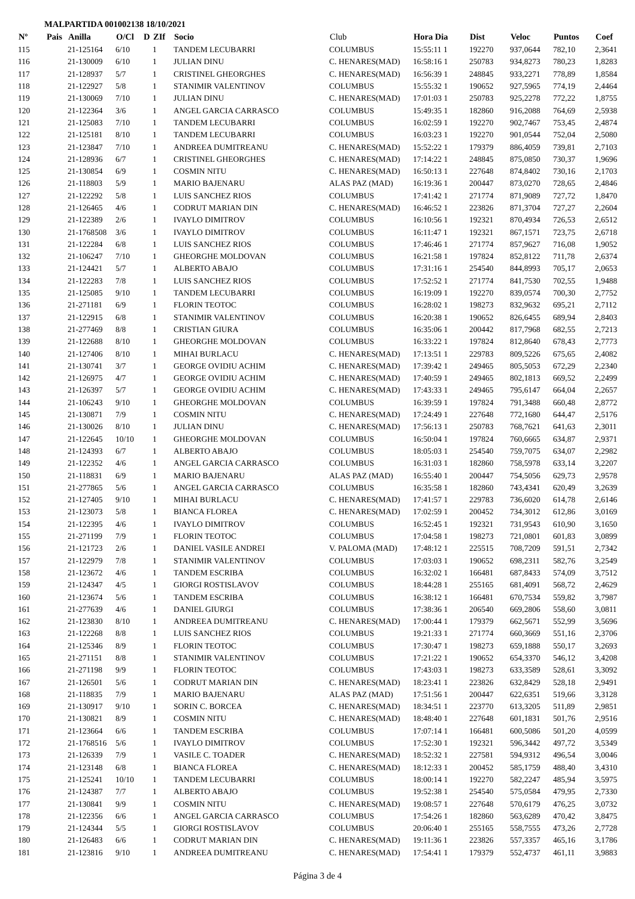MALPARTIDA 001002138 18/10/2021
| Nº | Pais | Anilla | O/Cl | D | ZIf | Socio | Club | Hora Dia | Dist | Veloc | Puntos | Coef |
| --- | --- | --- | --- | --- | --- | --- | --- | --- | --- | --- | --- | --- |
| 115 | | 21-125164 | 6/10 | | 1 | TANDEM LECUBARRI | COLUMBUS | 15:55:11 1 | 192270 | 937,0644 | 782,10 | 2,3641 |
| 116 | | 21-130009 | 6/10 | | 1 | JULIAN DINU | C. HENARES(MAD) | 16:58:16 1 | 250783 | 934,8273 | 780,23 | 1,8283 |
| 117 | | 21-128937 | 5/7 | | 1 | CRISTINEL GHEORGHES | C. HENARES(MAD) | 16:56:39 1 | 248845 | 933,2271 | 778,89 | 1,8584 |
| 118 | | 21-122927 | 5/8 | | 1 | STANIMIR VALENTINOV | COLUMBUS | 15:55:32 1 | 190652 | 927,5965 | 774,19 | 2,4464 |
| 119 | | 21-130069 | 7/10 | | 1 | JULIAN DINU | C. HENARES(MAD) | 17:01:03 1 | 250783 | 925,2278 | 772,22 | 1,8755 |
| 120 | | 21-122364 | 3/6 | | 1 | ANGEL GARCIA CARRASCO | COLUMBUS | 15:49:35 1 | 182860 | 916,2088 | 764,69 | 2,5938 |
| 121 | | 21-125083 | 7/10 | | 1 | TANDEM LECUBARRI | COLUMBUS | 16:02:59 1 | 192270 | 902,7467 | 753,45 | 2,4874 |
| 122 | | 21-125181 | 8/10 | | 1 | TANDEM LECUBARRI | COLUMBUS | 16:03:23 1 | 192270 | 901,0544 | 752,04 | 2,5080 |
| 123 | | 21-123847 | 7/10 | | 1 | ANDREEA DUMITREANU | C. HENARES(MAD) | 15:52:22 1 | 179379 | 886,4059 | 739,81 | 2,7103 |
| 124 | | 21-128936 | 6/7 | | 1 | CRISTINEL GHEORGHES | C. HENARES(MAD) | 17:14:22 1 | 248845 | 875,0850 | 730,37 | 1,9696 |
| 125 | | 21-130854 | 6/9 | | 1 | COSMIN NITU | C. HENARES(MAD) | 16:50:13 1 | 227648 | 874,8402 | 730,16 | 2,1703 |
| 126 | | 21-118803 | 5/9 | | 1 | MARIO BAJENARU | ALAS PAZ (MAD) | 16:19:36 1 | 200447 | 873,0270 | 728,65 | 2,4846 |
| 127 | | 21-122292 | 5/8 | | 1 | LUIS SANCHEZ RIOS | COLUMBUS | 17:41:42 1 | 271774 | 871,9089 | 727,72 | 1,8470 |
| 128 | | 21-126465 | 4/6 | | 1 | CODRUT MARIAN DIN | C. HENARES(MAD) | 16:46:52 1 | 223826 | 871,3704 | 727,27 | 2,2604 |
| 129 | | 21-122389 | 2/6 | | 1 | IVAYLO DIMITROV | COLUMBUS | 16:10:56 1 | 192321 | 870,4934 | 726,53 | 2,6512 |
| 130 | | 21-1768508 | 3/6 | | 1 | IVAYLO DIMITROV | COLUMBUS | 16:11:47 1 | 192321 | 867,1571 | 723,75 | 2,6718 |
| 131 | | 21-122284 | 6/8 | | 1 | LUIS SANCHEZ RIOS | COLUMBUS | 17:46:46 1 | 271774 | 857,9627 | 716,08 | 1,9052 |
| 132 | | 21-106247 | 7/10 | | 1 | GHEORGHE MOLDOVAN | COLUMBUS | 16:21:58 1 | 197824 | 852,8122 | 711,78 | 2,6374 |
| 133 | | 21-124421 | 5/7 | | 1 | ALBERTO ABAJO | COLUMBUS | 17:31:16 1 | 254540 | 844,8993 | 705,17 | 2,0653 |
| 134 | | 21-122283 | 7/8 | | 1 | LUIS SANCHEZ RIOS | COLUMBUS | 17:52:52 1 | 271774 | 841,7530 | 702,55 | 1,9488 |
| 135 | | 21-125085 | 9/10 | | 1 | TANDEM LECUBARRI | COLUMBUS | 16:19:09 1 | 192270 | 839,0574 | 700,30 | 2,7752 |
| 136 | | 21-271181 | 6/9 | | 1 | FLORIN TEOTOC | COLUMBUS | 16:28:02 1 | 198273 | 832,9632 | 695,21 | 2,7112 |
| 137 | | 21-122915 | 6/8 | | 1 | STANIMIR VALENTINOV | COLUMBUS | 16:20:38 1 | 190652 | 826,6455 | 689,94 | 2,8403 |
| 138 | | 21-277469 | 8/8 | | 1 | CRISTIAN GIURA | COLUMBUS | 16:35:06 1 | 200442 | 817,7968 | 682,55 | 2,7213 |
| 139 | | 21-122688 | 8/10 | | 1 | GHEORGHE MOLDOVAN | COLUMBUS | 16:33:22 1 | 197824 | 812,8640 | 678,43 | 2,7773 |
| 140 | | 21-127406 | 8/10 | | 1 | MIHAI BURLACU | C. HENARES(MAD) | 17:13:51 1 | 229783 | 809,5226 | 675,65 | 2,4082 |
| 141 | | 21-130741 | 3/7 | | 1 | GEORGE OVIDIU ACHIM | C. HENARES(MAD) | 17:39:42 1 | 249465 | 805,5053 | 672,29 | 2,2340 |
| 142 | | 21-126975 | 4/7 | | 1 | GEORGE OVIDIU ACHIM | C. HENARES(MAD) | 17:40:59 1 | 249465 | 802,1813 | 669,52 | 2,2499 |
| 143 | | 21-126397 | 5/7 | | 1 | GEORGE OVIDIU ACHIM | C. HENARES(MAD) | 17:43:33 1 | 249465 | 795,6147 | 664,04 | 2,2657 |
| 144 | | 21-106243 | 9/10 | | 1 | GHEORGHE MOLDOVAN | COLUMBUS | 16:39:59 1 | 197824 | 791,3488 | 660,48 | 2,8772 |
| 145 | | 21-130871 | 7/9 | | 1 | COSMIN NITU | C. HENARES(MAD) | 17:24:49 1 | 227648 | 772,1680 | 644,47 | 2,5176 |
| 146 | | 21-130026 | 8/10 | | 1 | JULIAN DINU | C. HENARES(MAD) | 17:56:13 1 | 250783 | 768,7621 | 641,63 | 2,3011 |
| 147 | | 21-122645 | 10/10 | | 1 | GHEORGHE MOLDOVAN | COLUMBUS | 16:50:04 1 | 197824 | 760,6665 | 634,87 | 2,9371 |
| 148 | | 21-124393 | 6/7 | | 1 | ALBERTO ABAJO | COLUMBUS | 18:05:03 1 | 254540 | 759,7075 | 634,07 | 2,2982 |
| 149 | | 21-122352 | 4/6 | | 1 | ANGEL GARCIA CARRASCO | COLUMBUS | 16:31:03 1 | 182860 | 758,5978 | 633,14 | 3,2207 |
| 150 | | 21-118831 | 6/9 | | 1 | MARIO BAJENARU | ALAS PAZ (MAD) | 16:55:40 1 | 200447 | 754,5056 | 629,73 | 2,9578 |
| 151 | | 21-277865 | 5/6 | | 1 | ANGEL GARCIA CARRASCO | COLUMBUS | 16:35:58 1 | 182860 | 743,4341 | 620,49 | 3,2639 |
| 152 | | 21-127405 | 9/10 | | 1 | MIHAI BURLACU | C. HENARES(MAD) | 17:41:57 1 | 229783 | 736,6020 | 614,78 | 2,6146 |
| 153 | | 21-123073 | 5/8 | | 1 | BIANCA FLOREA | C. HENARES(MAD) | 17:02:59 1 | 200452 | 734,3012 | 612,86 | 3,0169 |
| 154 | | 21-122395 | 4/6 | | 1 | IVAYLO DIMITROV | COLUMBUS | 16:52:45 1 | 192321 | 731,9543 | 610,90 | 3,1650 |
| 155 | | 21-271199 | 7/9 | | 1 | FLORIN TEOTOC | COLUMBUS | 17:04:58 1 | 198273 | 721,0801 | 601,83 | 3,0899 |
| 156 | | 21-121723 | 2/6 | | 1 | DANIEL VASILE ANDREI | V. PALOMA (MAD) | 17:48:12 1 | 225515 | 708,7209 | 591,51 | 2,7342 |
| 157 | | 21-122979 | 7/8 | | 1 | STANIMIR VALENTINOV | COLUMBUS | 17:03:03 1 | 190652 | 698,2311 | 582,76 | 3,2549 |
| 158 | | 21-123672 | 4/6 | | 1 | TANDEM ESCRIBA | COLUMBUS | 16:32:02 1 | 166481 | 687,8433 | 574,09 | 3,7512 |
| 159 | | 21-124347 | 4/5 | | 1 | GIORGI ROSTISLAVOV | COLUMBUS | 18:44:28 1 | 255165 | 681,4091 | 568,72 | 2,4629 |
| 160 | | 21-123674 | 5/6 | | 1 | TANDEM ESCRIBA | COLUMBUS | 16:38:12 1 | 166481 | 670,7534 | 559,82 | 3,7987 |
| 161 | | 21-277639 | 4/6 | | 1 | DANIEL GIURGI | COLUMBUS | 17:38:36 1 | 206540 | 669,2806 | 558,60 | 3,0811 |
| 162 | | 21-123830 | 8/10 | | 1 | ANDREEA DUMITREANU | C. HENARES(MAD) | 17:00:44 1 | 179379 | 662,5671 | 552,99 | 3,5696 |
| 163 | | 21-122268 | 8/8 | | 1 | LUIS SANCHEZ RIOS | COLUMBUS | 19:21:33 1 | 271774 | 660,3669 | 551,16 | 2,3706 |
| 164 | | 21-125346 | 8/9 | | 1 | FLORIN TEOTOC | COLUMBUS | 17:30:47 1 | 198273 | 659,1888 | 550,17 | 3,2693 |
| 165 | | 21-271151 | 8/8 | | 1 | STANIMIR VALENTINOV | COLUMBUS | 17:21:22 1 | 190652 | 654,3370 | 546,12 | 3,4208 |
| 166 | | 21-271198 | 9/9 | | 1 | FLORIN TEOTOC | COLUMBUS | 17:43:03 1 | 198273 | 633,3589 | 528,61 | 3,3092 |
| 167 | | 21-126501 | 5/6 | | 1 | CODRUT MARIAN DIN | C. HENARES(MAD) | 18:23:41 1 | 223826 | 632,8429 | 528,18 | 2,9491 |
| 168 | | 21-118835 | 7/9 | | 1 | MARIO BAJENARU | ALAS PAZ (MAD) | 17:51:56 1 | 200447 | 622,6351 | 519,66 | 3,3128 |
| 169 | | 21-130917 | 9/10 | | 1 | SORIN C. BORCEA | C. HENARES(MAD) | 18:34:51 1 | 223770 | 613,3205 | 511,89 | 2,9851 |
| 170 | | 21-130821 | 8/9 | | 1 | COSMIN NITU | C. HENARES(MAD) | 18:48:40 1 | 227648 | 601,1831 | 501,76 | 2,9516 |
| 171 | | 21-123664 | 6/6 | | 1 | TANDEM ESCRIBA | COLUMBUS | 17:07:14 1 | 166481 | 600,5086 | 501,20 | 4,0599 |
| 172 | | 21-1768516 | 5/6 | | 1 | IVAYLO DIMITROV | COLUMBUS | 17:52:30 1 | 192321 | 596,3442 | 497,72 | 3,5349 |
| 173 | | 21-126339 | 7/9 | | 1 | VASILE C. TOADER | C. HENARES(MAD) | 18:52:32 1 | 227581 | 594,9312 | 496,54 | 3,0046 |
| 174 | | 21-123148 | 6/8 | | 1 | BIANCA FLOREA | C. HENARES(MAD) | 18:12:33 1 | 200452 | 585,1759 | 488,40 | 3,4310 |
| 175 | | 21-125241 | 10/10 | | 1 | TANDEM LECUBARRI | COLUMBUS | 18:00:14 1 | 192270 | 582,2247 | 485,94 | 3,5975 |
| 176 | | 21-124387 | 7/7 | | 1 | ALBERTO ABAJO | COLUMBUS | 19:52:38 1 | 254540 | 575,0584 | 479,95 | 2,7330 |
| 177 | | 21-130841 | 9/9 | | 1 | COSMIN NITU | C. HENARES(MAD) | 19:08:57 1 | 227648 | 570,6179 | 476,25 | 3,0732 |
| 178 | | 21-122356 | 6/6 | | 1 | ANGEL GARCIA CARRASCO | COLUMBUS | 17:54:26 1 | 182860 | 563,6289 | 470,42 | 3,8475 |
| 179 | | 21-124344 | 5/5 | | 1 | GIORGI ROSTISLAVOV | COLUMBUS | 20:06:40 1 | 255165 | 558,7555 | 473,26 | 2,7728 |
| 180 | | 21-126483 | 6/6 | | 1 | CODRUT MARIAN DIN | C. HENARES(MAD) | 19:11:36 1 | 223826 | 557,3357 | 465,16 | 3,1786 |
| 181 | | 21-123816 | 9/10 | | 1 | ANDREEA DUMITREANU | C. HENARES(MAD) | 17:54:41 1 | 179379 | 552,4737 | 461,11 | 3,9883 |
Página 3 de 4